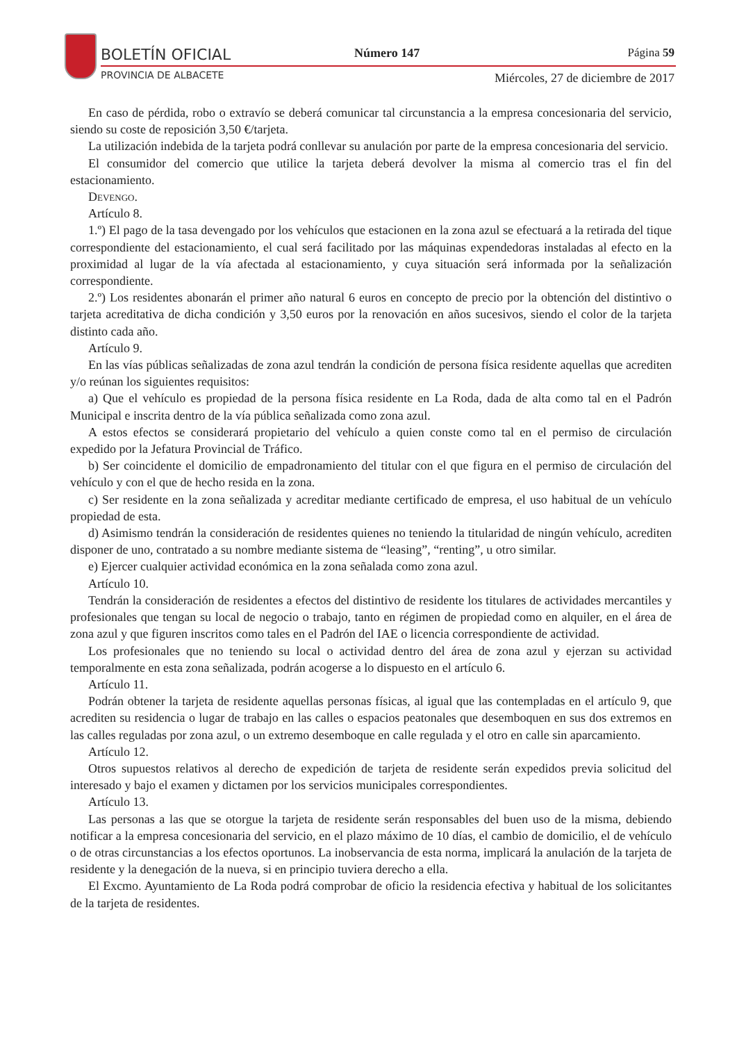BOLETÍN OFICIAL
PROVINCIA DE ALBACETE
Número 147 Página 59
Miércoles, 27 de diciembre de 2017
En caso de pérdida, robo o extravío se deberá comunicar tal circunstancia a la empresa concesionaria del servicio, siendo su coste de reposición 3,50 €/tarjeta.
La utilización indebida de la tarjeta podrá conllevar su anulación por parte de la empresa concesionaria del servicio.
El consumidor del comercio que utilice la tarjeta deberá devolver la misma al comercio tras el fin del estacionamiento.
Devengo.
Artículo 8.
1.º) El pago de la tasa devengado por los vehículos que estacionen en la zona azul se efectuará a la retirada del tique correspondiente del estacionamiento, el cual será facilitado por las máquinas expendedoras instaladas al efecto en la proximidad al lugar de la vía afectada al estacionamiento, y cuya situación será informada por la señalización correspondiente.
2.º) Los residentes abonarán el primer año natural 6 euros en concepto de precio por la obtención del distintivo o tarjeta acreditativa de dicha condición y 3,50 euros por la renovación en años sucesivos, siendo el color de la tarjeta distinto cada año.
Artículo 9.
En las vías públicas señalizadas de zona azul tendrán la condición de persona física residente aquellas que acrediten y/o reúnan los siguientes requisitos:
a) Que el vehículo es propiedad de la persona física residente en La Roda, dada de alta como tal en el Padrón Municipal e inscrita dentro de la vía pública señalizada como zona azul.
A estos efectos se considerará propietario del vehículo a quien conste como tal en el permiso de circulación expedido por la Jefatura Provincial de Tráfico.
b) Ser coincidente el domicilio de empadronamiento del titular con el que figura en el permiso de circulación del vehículo y con el que de hecho resida en la zona.
c) Ser residente en la zona señalizada y acreditar mediante certificado de empresa, el uso habitual de un vehículo propiedad de esta.
d) Asimismo tendrán la consideración de residentes quienes no teniendo la titularidad de ningún vehículo, acrediten disponer de uno, contratado a su nombre mediante sistema de “leasing”, “renting”, u otro similar.
e) Ejercer cualquier actividad económica en la zona señalada como zona azul.
Artículo 10.
Tendrán la consideración de residentes a efectos del distintivo de residente los titulares de actividades mercantiles y profesionales que tengan su local de negocio o trabajo, tanto en régimen de propiedad como en alquiler, en el área de zona azul y que figuren inscritos como tales en el Padrón del IAE o licencia correspondiente de actividad.
Los profesionales que no teniendo su local o actividad dentro del área de zona azul y ejerzan su actividad temporalmente en esta zona señalizada, podrán acogerse a lo dispuesto en el artículo 6.
Artículo 11.
Podrán obtener la tarjeta de residente aquellas personas físicas, al igual que las contempladas en el artículo 9, que acrediten su residencia o lugar de trabajo en las calles o espacios peatonales que desemboquen en sus dos extremos en las calles reguladas por zona azul, o un extremo desemboque en calle regulada y el otro en calle sin aparcamiento.
Artículo 12.
Otros supuestos relativos al derecho de expedición de tarjeta de residente serán expedidos previa solicitud del interesado y bajo el examen y dictamen por los servicios municipales correspondientes.
Artículo 13.
Las personas a las que se otorgue la tarjeta de residente serán responsables del buen uso de la misma, debiendo notificar a la empresa concesionaria del servicio, en el plazo máximo de 10 días, el cambio de domicilio, el de vehículo o de otras circunstancias a los efectos oportunos. La inobservancia de esta norma, implicará la anulación de la tarjeta de residente y la denegación de la nueva, si en principio tuviera derecho a ella.
El Excmo. Ayuntamiento de La Roda podrá comprobar de oficio la residencia efectiva y habitual de los solicitantes de la tarjeta de residentes.